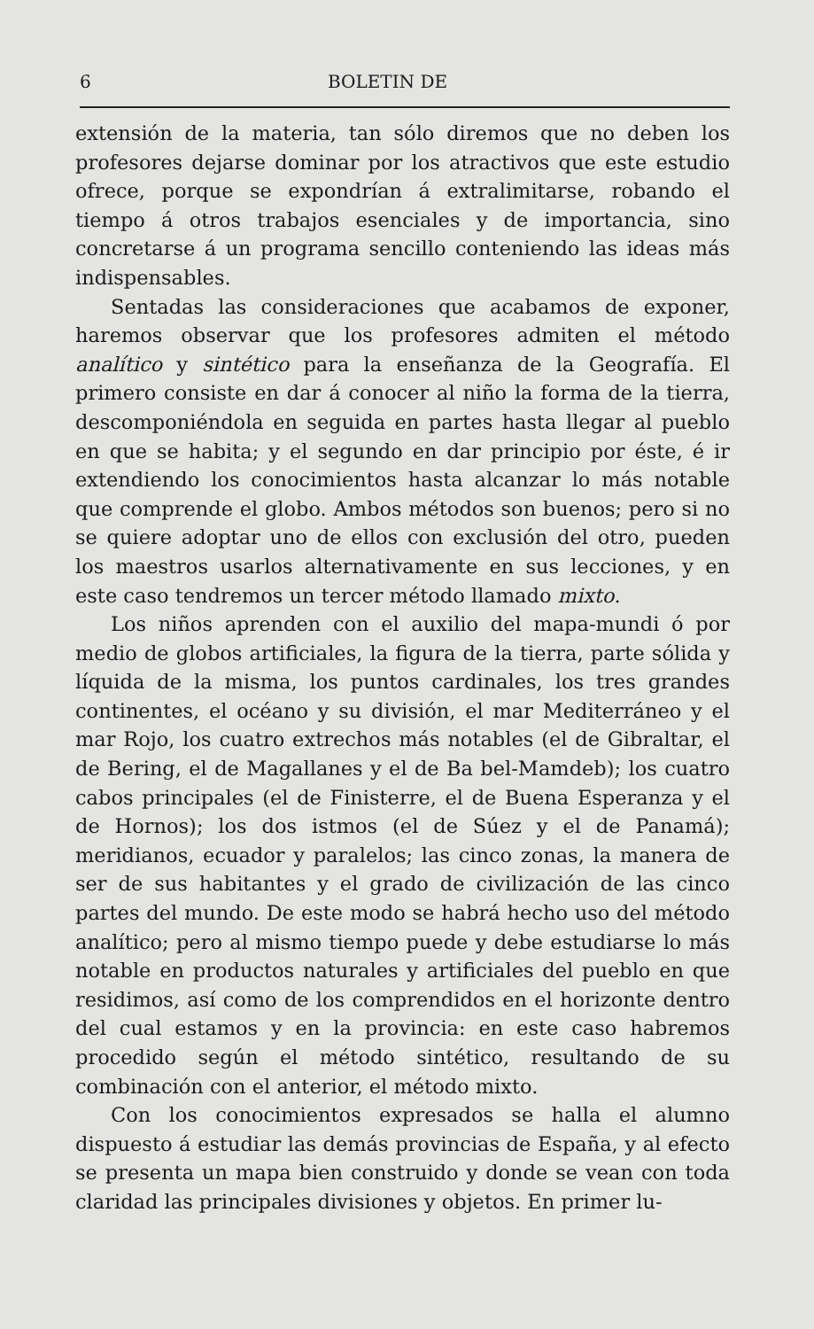6 BOLETIN DE
extensión de la materia, tan sólo diremos que no deben los profesores dejarse dominar por los atractivos que este estudio ofrece, porque se expondrían á extralimitarse, robando el tiempo á otros trabajos esenciales y de importancia, sino concretarse á un programa sencillo conteniendo las ideas más indispensables.
Sentadas las consideraciones que acabamos de exponer, haremos observar que los profesores admiten el método analítico y sintético para la enseñanza de la Geografía. El primero consiste en dar á conocer al niño la forma de la tierra, descomponiéndola en seguida en partes hasta llegar al pueblo en que se habita; y el segundo en dar principio por éste, é ir extendiendo los conocimientos hasta alcanzar lo más notable que comprende el globo. Ambos métodos son buenos; pero si no se quiere adoptar uno de ellos con exclusión del otro, pueden los maestros usarlos alternativamente en sus lecciones, y en este caso tendremos un tercer método llamado mixto.
Los niños aprenden con el auxilio del mapa-mundi ó por medio de globos artificiales, la figura de la tierra, parte sólida y líquida de la misma, los puntos cardinales, los tres grandes continentes, el océano y su división, el mar Mediterráneo y el mar Rojo, los cuatro extrechos más notables (el de Gibraltar, el de Bering, el de Magallanes y el de Ba bel-Mamdeb); los cuatro cabos principales (el de Finisterre, el de Buena Esperanza y el de Hornos); los dos istmos (el de Súez y el de Panamá); meridianos, ecuador y paralelos; las cinco zonas, la manera de ser de sus habitantes y el grado de civilización de las cinco partes del mundo. De este modo se habrá hecho uso del método analítico; pero al mismo tiempo puede y debe estudiarse lo más notable en productos naturales y artificiales del pueblo en que residimos, así como de los comprendidos en el horizonte dentro del cual estamos y en la provincia: en este caso habremos procedido según el método sintético, resultando de su combinación con el anterior, el método mixto.
Con los conocimientos expresados se halla el alumno dispuesto á estudiar las demás provincias de España, y al efecto se presenta un mapa bien construido y donde se vean con toda claridad las principales divisiones y objetos. En primer lu-